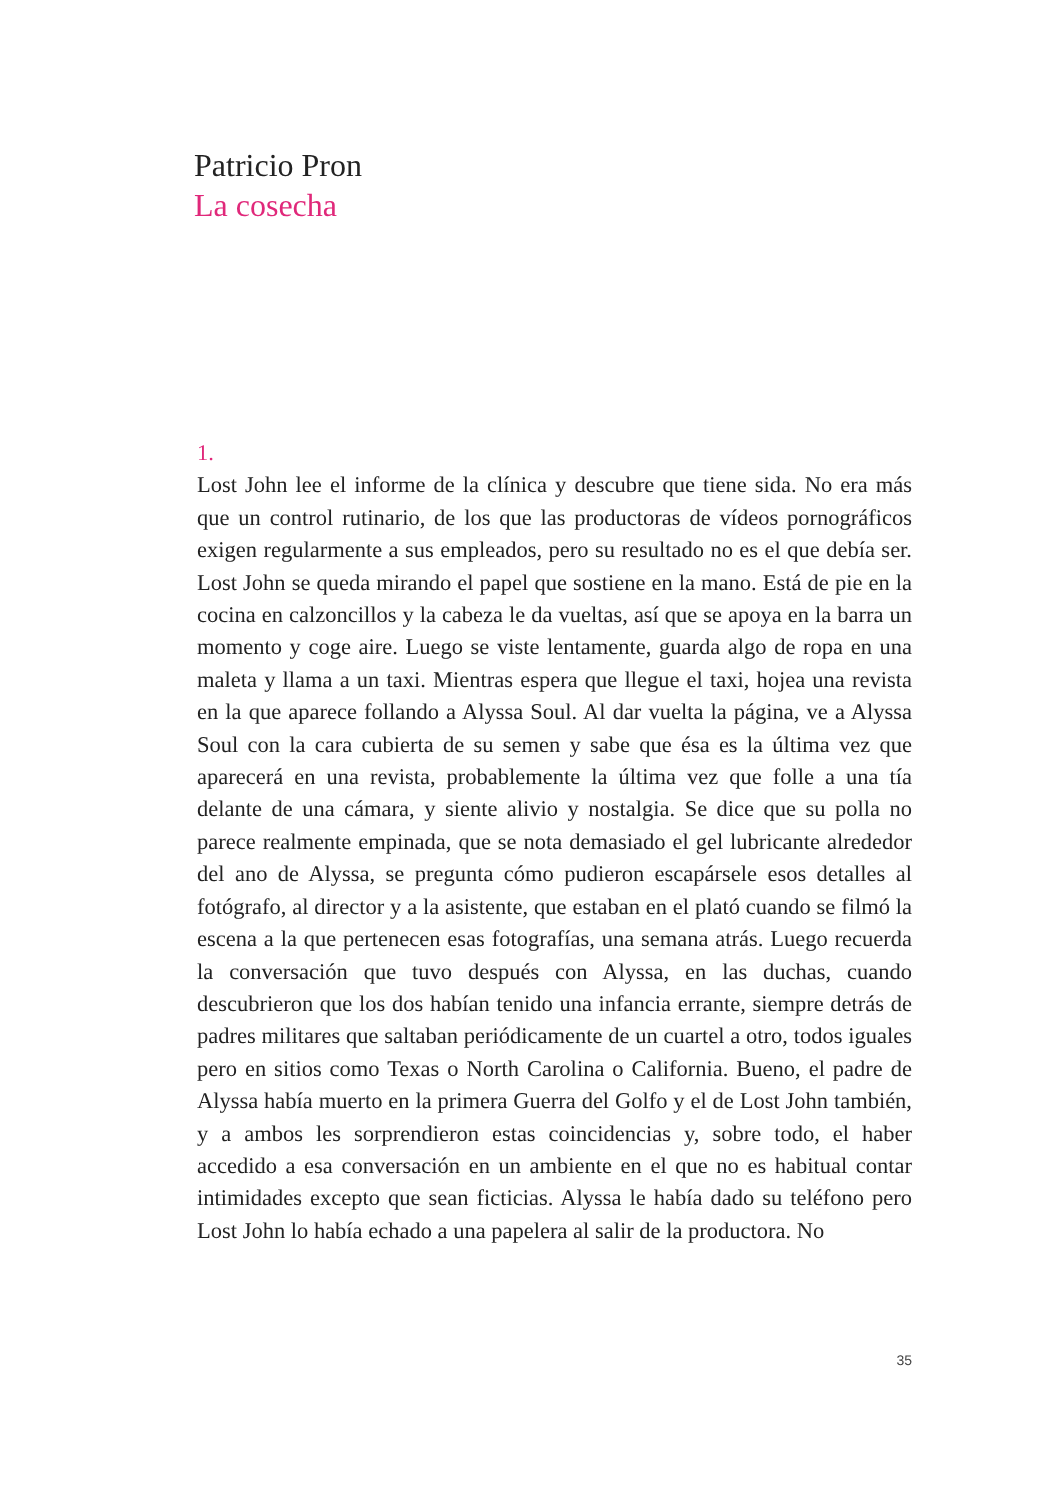Patricio Pron
La cosecha
1.
Lost John lee el informe de la clínica y descubre que tiene sida. No era más que un control rutinario, de los que las productoras de vídeos pornográficos exigen regularmente a sus empleados, pero su resultado no es el que debía ser. Lost John se queda mirando el papel que sostiene en la mano. Está de pie en la cocina en calzoncillos y la cabeza le da vueltas, así que se apoya en la barra un momento y coge aire. Luego se viste lentamente, guarda algo de ropa en una maleta y llama a un taxi. Mientras espera que llegue el taxi, hojea una revista en la que aparece follando a Alyssa Soul. Al dar vuelta la página, ve a Alyssa Soul con la cara cubierta de su semen y sabe que ésa es la última vez que aparecerá en una revista, probablemente la última vez que folle a una tía delante de una cámara, y siente alivio y nostalgia. Se dice que su polla no parece realmente empinada, que se nota demasiado el gel lubricante alrededor del ano de Alyssa, se pregunta cómo pudieron escapársele esos detalles al fotógrafo, al director y a la asistente, que estaban en el plató cuando se filmó la escena a la que pertenecen esas fotografías, una semana atrás. Luego recuerda la conversación que tuvo después con Alyssa, en las duchas, cuando descubrieron que los dos habían tenido una infancia errante, siempre detrás de padres militares que saltaban periódicamente de un cuartel a otro, todos iguales pero en sitios como Texas o North Carolina o California. Bueno, el padre de Alyssa había muerto en la primera Guerra del Golfo y el de Lost John también, y a ambos les sorprendieron estas coincidencias y, sobre todo, el haber accedido a esa conversación en un ambiente en el que no es habitual contar intimidades excepto que sean ficticias. Alyssa le había dado su teléfono pero Lost John lo había echado a una papelera al salir de la productora. No
35